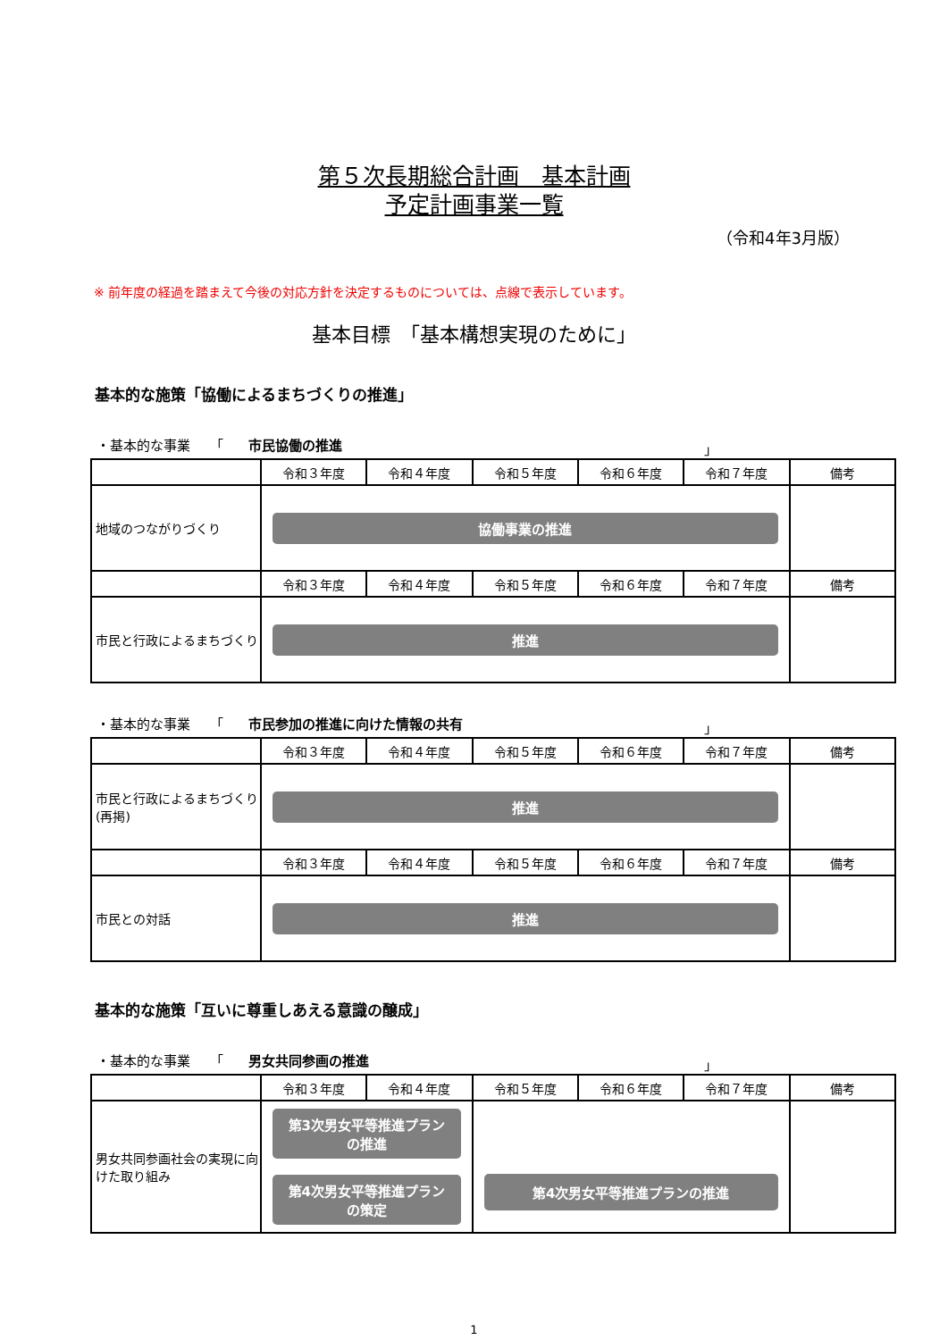第５次長期総合計画　基本計画
予定計画事業一覧
（令和4年3月版）
※ 前年度の経過を踏まえて今後の対応方針を決定するものについては、点線で表示しています。
基本目標　「基本構想実現のために」
基本的な施策「協働によるまちづくりの推進」
・基本的な事業　　「 市民協働の推進 」
| | 令和３年度 | 令和４年度 | 令和５年度 | 令和６年度 | 令和７年度 | 備考 |
| --- | --- | --- | --- | --- | --- | --- |
| 地域のつながりづくり | 協働事業の推進 | | | | | |
| | 令和３年度 | 令和４年度 | 令和５年度 | 令和６年度 | 令和７年度 | 備考 |
| 市民と行政によるまちづくり | 推進 | | | | | |
・基本的な事業　　「 市民参加の推進に向けた情報の共有 」
| | 令和３年度 | 令和４年度 | 令和５年度 | 令和６年度 | 令和７年度 | 備考 |
| --- | --- | --- | --- | --- | --- | --- |
| 市民と行政によるまちづくり(再掲) | 推進 | | | | | |
| | 令和３年度 | 令和４年度 | 令和５年度 | 令和６年度 | 令和７年度 | 備考 |
| 市民との対話 | 推進 | | | | | |
基本的な施策「互いに尊重しあえる意識の醸成」
・基本的な事業　　「 男女共同参画の推進 」
| | 令和３年度 | 令和４年度 | 令和５年度 | 令和６年度 | 令和７年度 | 備考 |
| --- | --- | --- | --- | --- | --- | --- |
| 男女共同参画社会の実現に向けた取り組み | 第3次男女平等推進プラン の推進 第4次男女平等推進プラン の策定 | | 第4次男女平等推進プランの推進 | | | |
1